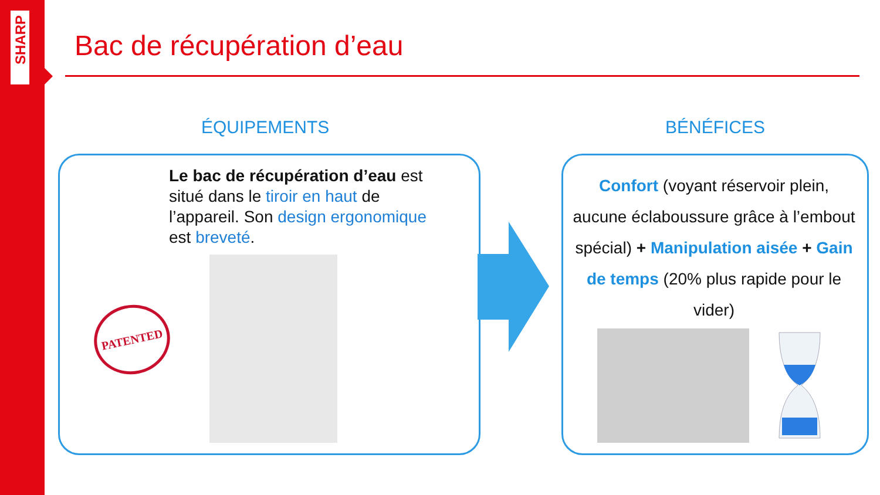SHARP
Bac de récupération d’eau
ÉQUIPEMENTS BÉNÉFICES
Le bac de récupération d’eau est situé dans le tiroir en haut de l’appareil. Son design ergonomique est breveté.
PATENTED
Confort (voyant réservoir plein, aucune éclaboussure grâce à l’embout spécial) + Manipulation aisée + Gain de temps (20% plus rapide pour le vider)